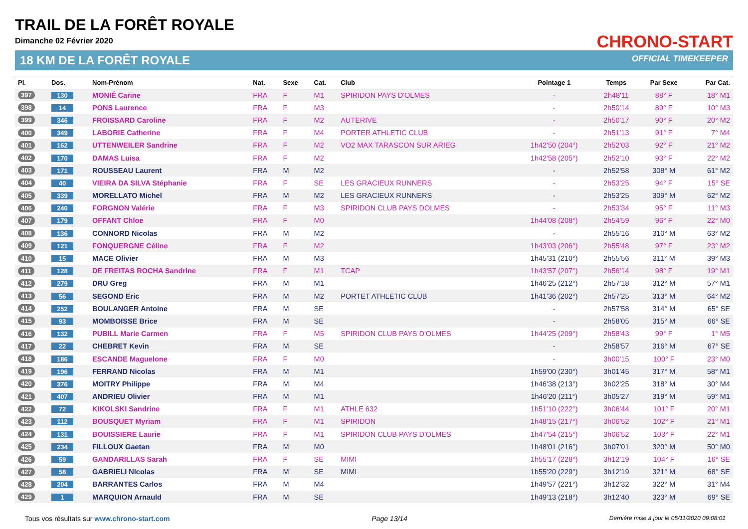TRAIL DE LA FORÊT ROYALE
Dimanche 02 Février 2020
18 KM DE LA FORÊT ROYALE
CHRONO-START
OFFICIAL TIMEKEEPER
| Pl. | Dos. | Nom-Prénom | Nat. | Sexe | Cat. | Club | Pointage 1 | Temps | Par Sexe | Par Cat. |
| --- | --- | --- | --- | --- | --- | --- | --- | --- | --- | --- |
| 397 | 130 | MONIÉ Carine | FRA | F | M1 | SPIRIDON PAYS D'OLMES | - | 2h48'11 | 88° F | 18° M1 |
| 398 | 14 | PONS Laurence | FRA | F | M3 | | - | 2h50'14 | 89° F | 10° M3 |
| 399 | 346 | FROISSARD Caroline | FRA | F | M2 | AUTERIVE | - | 2h50'17 | 90° F | 20° M2 |
| 400 | 349 | LABORIE Catherine | FRA | F | M4 | PORTER ATHLETIC CLUB | - | 2h51'13 | 91° F | 7° M4 |
| 401 | 162 | UTTENWEILER Sandrine | FRA | F | M2 | VO2 MAX TARASCON SUR ARIEG | 1h42'50 (204°) | 2h52'03 | 92° F | 21° M2 |
| 402 | 170 | DAMAS Luisa | FRA | F | M2 | | 1h42'58 (205°) | 2h52'10 | 93° F | 22° M2 |
| 403 | 171 | ROUSSEAU Laurent | FRA | M | M2 | | - | 2h52'58 | 308° M | 61° M2 |
| 404 | 40 | VIEIRA DA SILVA Stéphanie | FRA | F | SE | LES GRACIEUX RUNNERS | - | 2h53'25 | 94° F | 15° SE |
| 405 | 339 | MORELLATO Michel | FRA | M | M2 | LES GRACIEUX RUNNERS | - | 2h53'25 | 309° M | 62° M2 |
| 406 | 240 | FORGNON Valérie | FRA | F | M3 | SPIRIDON CLUB PAYS DOLMES | - | 2h53'34 | 95° F | 11° M3 |
| 407 | 179 | OFFANT Chloe | FRA | F | M0 | | 1h44'08 (208°) | 2h54'59 | 96° F | 22° M0 |
| 408 | 136 | CONNORD Nicolas | FRA | M | M2 | | - | 2h55'16 | 310° M | 63° M2 |
| 409 | 121 | FONQUERGNE Céline | FRA | F | M2 | | 1h43'03 (206°) | 2h55'48 | 97° F | 23° M2 |
| 410 | 15 | MACE Olivier | FRA | M | M3 | | 1h45'31 (210°) | 2h55'56 | 311° M | 39° M3 |
| 411 | 128 | DE FREITAS ROCHA Sandrine | FRA | F | M1 | TCAP | 1h43'57 (207°) | 2h56'14 | 98° F | 19° M1 |
| 412 | 279 | DRU Greg | FRA | M | M1 | | 1h46'25 (212°) | 2h57'18 | 312° M | 57° M1 |
| 413 | 56 | SEGOND Eric | FRA | M | M2 | PORTET ATHLETIC CLUB | 1h41'36 (202°) | 2h57'25 | 313° M | 64° M2 |
| 414 | 252 | BOULANGER Antoine | FRA | M | SE | | - | 2h57'58 | 314° M | 65° SE |
| 415 | 93 | MOMBOISSE Brice | FRA | M | SE | | - | 2h58'05 | 315° M | 66° SE |
| 416 | 132 | PUBILL Marie Carmen | FRA | F | M5 | SPIRIDON CLUB PAYS D'OLMES | 1h44'25 (209°) | 2h58'43 | 99° F | 1° M5 |
| 417 | 22 | CHEBRET Kevin | FRA | M | SE | | - | 2h58'57 | 316° M | 67° SE |
| 418 | 186 | ESCANDE Maguelone | FRA | F | M0 | | - | 3h00'15 | 100° F | 23° M0 |
| 419 | 196 | FERRAND Nicolas | FRA | M | M1 | | 1h59'00 (230°) | 3h01'45 | 317° M | 58° M1 |
| 420 | 376 | MOITRY Philippe | FRA | M | M4 | | 1h46'38 (213°) | 3h02'25 | 318° M | 30° M4 |
| 421 | 407 | ANDRIEU Olivier | FRA | M | M1 | | 1h46'20 (211°) | 3h05'27 | 319° M | 59° M1 |
| 422 | 72 | KIKOLSKI Sandrine | FRA | F | M1 | ATHLE 632 | 1h51'10 (222°) | 3h06'44 | 101° F | 20° M1 |
| 423 | 112 | BOUSQUET Myriam | FRA | F | M1 | SPIRIDON | 1h48'15 (217°) | 3h06'52 | 102° F | 21° M1 |
| 424 | 131 | BOUISSIERE Laurie | FRA | F | M1 | SPIRIDON CLUB PAYS D'OLMES | 1h47'54 (215°) | 3h06'52 | 103° F | 22° M1 |
| 425 | 234 | FILLOUX Gaetan | FRA | M | M0 | | 1h48'01 (216°) | 3h07'01 | 320° M | 50° M0 |
| 426 | 59 | GANDARILLAS Sarah | FRA | F | SE | MIMI | 1h55'17 (228°) | 3h12'19 | 104° F | 16° SE |
| 427 | 58 | GABRIELI Nicolas | FRA | M | SE | MIMI | 1h55'20 (229°) | 3h12'19 | 321° M | 68° SE |
| 428 | 204 | BARRANTES Carlos | FRA | M | M4 | | 1h49'57 (221°) | 3h12'32 | 322° M | 31° M4 |
| 429 | 1 | MARQUION Arnauld | FRA | M | SE | | 1h49'13 (218°) | 3h12'40 | 323° M | 69° SE |
Tous vos résultats sur www.chrono-start.com Page 13/14 Dernière mise à jour le 05/11/2020 09:08:01